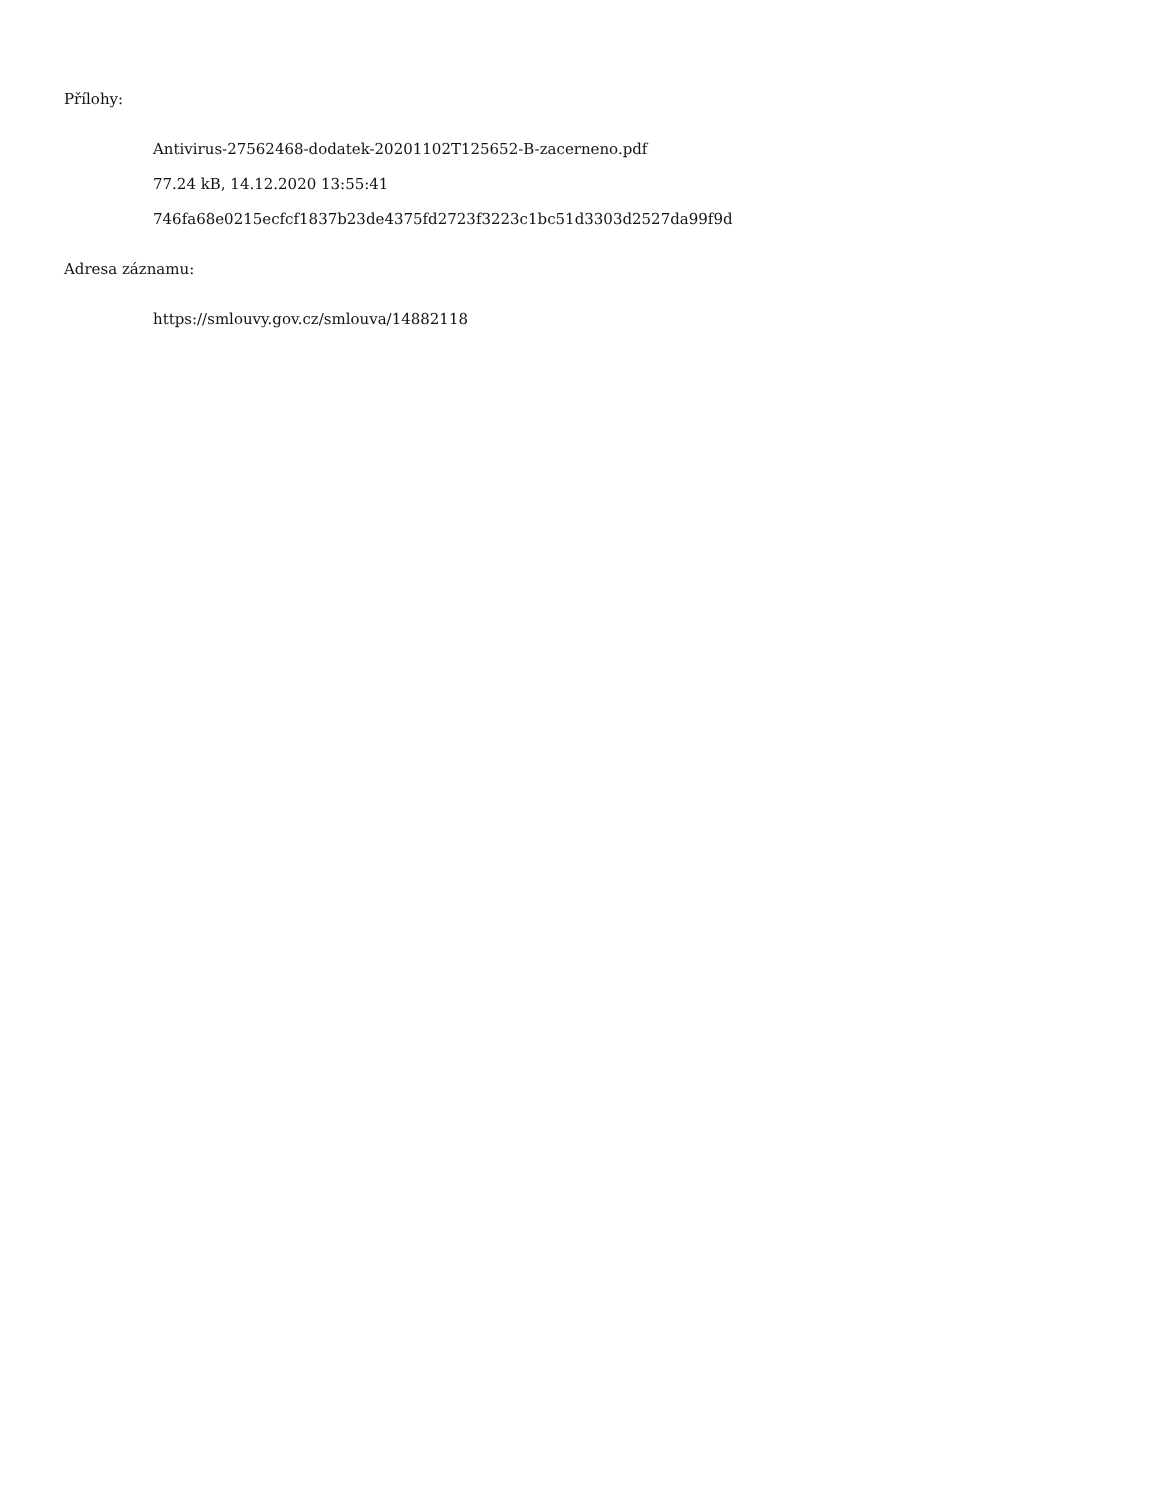Přílohy:
Antivirus-27562468-dodatek-20201102T125652-B-zacerneno.pdf
77.24 kB, 14.12.2020 13:55:41
746fa68e0215ecfcf1837b23de4375fd2723f3223c1bc51d3303d2527da99f9d
Adresa záznamu:
https://smlouvy.gov.cz/smlouva/14882118